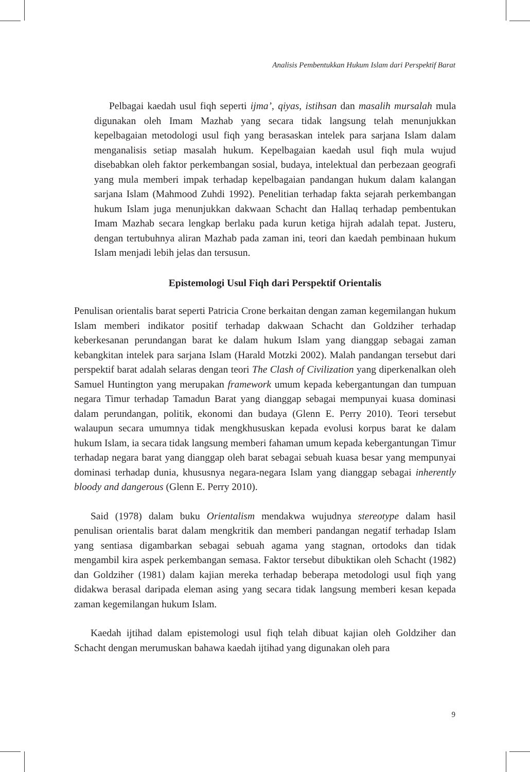Analisis Pembentukkan Hukum Islam dari Perspektif Barat
Pelbagai kaedah usul fiqh seperti ijma’, qiyas, istihsan dan masalih mursalah mula digunakan oleh Imam Mazhab yang secara tidak langsung telah menunjukkan kepelbagaian metodologi usul fiqh yang berasaskan intelek para sarjana Islam dalam menganalisis setiap masalah hukum. Kepelbagaian kaedah usul fiqh mula wujud disebabkan oleh faktor perkembangan sosial, budaya, intelektual dan perbezaan geografi yang mula memberi impak terhadap kepelbagaian pandangan hukum dalam kalangan sarjana Islam (Mahmood Zuhdi 1992). Penelitian terhadap fakta sejarah perkembangan hukum Islam juga menunjukkan dakwaan Schacht dan Hallaq terhadap pembentukan Imam Mazhab secara lengkap berlaku pada kurun ketiga hijrah adalah tepat. Justeru, dengan tertubuhnya aliran Mazhab pada zaman ini, teori dan kaedah pembinaan hukum Islam menjadi lebih jelas dan tersusun.
Epistemologi Usul Fiqh dari Perspektif Orientalis
Penulisan orientalis barat seperti Patricia Crone berkaitan dengan zaman kegemilangan hukum Islam memberi indikator positif terhadap dakwaan Schacht dan Goldziher terhadap keberkesanan perundangan barat ke dalam hukum Islam yang dianggap sebagai zaman kebangkitan intelek para sarjana Islam (Harald Motzki 2002). Malah pandangan tersebut dari perspektif barat adalah selaras dengan teori The Clash of Civilization yang diperkenalkan oleh Samuel Huntington yang merupakan framework umum kepada kebergantungan dan tumpuan negara Timur terhadap Tamadun Barat yang dianggap sebagai mempunyai kuasa dominasi dalam perundangan, politik, ekonomi dan budaya (Glenn E. Perry 2010). Teori tersebut walaupun secara umumnya tidak mengkhususkan kepada evolusi korpus barat ke dalam hukum Islam, ia secara tidak langsung memberi fahaman umum kepada kebergantungan Timur terhadap negara barat yang dianggap oleh barat sebagai sebuah kuasa besar yang mempunyai dominasi terhadap dunia, khususnya negara-negara Islam yang dianggap sebagai inherently bloody and dangerous (Glenn E. Perry 2010).
Said (1978) dalam buku Orientalism mendakwa wujudnya stereotype dalam hasil penulisan orientalis barat dalam mengkritik dan memberi pandangan negatif terhadap Islam yang sentiasa digambarkan sebagai sebuah agama yang stagnan, ortodoks dan tidak mengambil kira aspek perkembangan semasa. Faktor tersebut dibuktikan oleh Schacht (1982) dan Goldziher (1981) dalam kajian mereka terhadap beberapa metodologi usul fiqh yang didakwa berasal daripada eleman asing yang secara tidak langsung memberi kesan kepada zaman kegemilangan hukum Islam.
Kaedah ijtihad dalam epistemologi usul fiqh telah dibuat kajian oleh Goldziher dan Schacht dengan merumuskan bahawa kaedah ijtihad yang digunakan oleh para
9